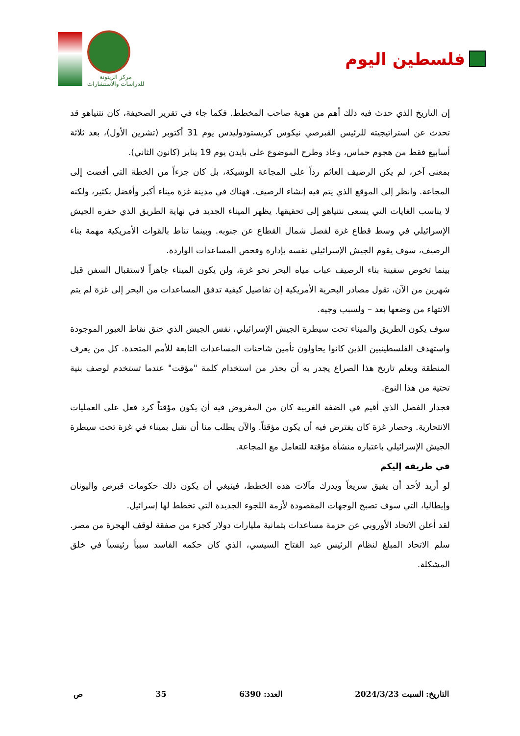مركز الزيتونة
للدراسات والاستشارات
فلسطين اليوم
إن التاريخ الذي حدث فيه ذلك أهم من هوية صاحب المخطط. فكما جاء في تقرير الصحيفة، كان نتنياهو قد تحدث عن استراتيجيته للرئيس القبرصي نيكوس كريستودوليدس يوم 31 أكتوبر (تشرين الأول)، بعد ثلاثة أسابيع فقط من هجوم حماس، وعاد وطرح الموضوع على بايدن يوم 19 يناير (كانون الثاني).
بمعنى آخر، لم يكن الرصيف العائم رداً على المجاعة الوشيكة، بل كان جزءاً من الخطة التي أفضت إلى المجاعة. وانظر إلى الموقع الذي يتم فيه إنشاء الرصيف. فهناك في مدينة غزة ميناء أكبر وأفضل بكثير، ولكنه لا يناسب الغايات التي يسعى نتنياهو إلى تحقيقها. يظهر الميناء الجديد في نهاية الطريق الذي حفره الجيش الإسرائيلي في وسط قطاع غزة لفصل شمال القطاع عن جنوبه. وبينما تناط بالقوات الأمريكية مهمة بناء الرصيف، سوف يقوم الجيش الإسرائيلي نفسه بإدارة وفحص المساعدات الواردة.
بينما تخوض سفينة بناء الرصيف عباب مياه البحر نحو غزة، ولن يكون الميناء جاهزاً لاستقبال السفن قبل شهرين من الآن، تقول مصادر البحرية الأمريكية إن تفاصيل كيفية تدفق المساعدات من البحر إلى غزة لم يتم الانتهاء من وضعها بعد – ولسبب وجيه.
سوف يكون الطريق والميناء تحت سيطرة الجيش الإسرائيلي، نفس الجيش الذي خنق نقاط العبور الموجودة واستهدف الفلسطينيين الذين كانوا يحاولون تأمين شاحنات المساعدات التابعة للأمم المتحدة. كل من يعرف المنطقة ويعلم تاريخ هذا الصراع يجدر به أن يحذر من استخدام كلمة "مؤقت" عندما تستخدم لوصف بنية تحتية من هذا النوع.
فجدار الفصل الذي أقيم في الضفة الغربية كان من المفروض فيه أن يكون مؤقتاً كرد فعل على العمليات الانتحارية. وحصار غزة كان يفترض فيه أن يكون مؤقتاً. والآن يطلب منا أن نقبل بميناء في غزة تحت سيطرة الجيش الإسرائيلي باعتباره منشأة مؤقتة للتعامل مع المجاعة.
في طريقه إليكم
لو أريد لأحد أن يفيق سريعاً ويدرك مآلات هذه الخطط، فينبغي أن يكون ذلك حكومات قبرص واليونان وإيطاليا، التي سوف تصبح الوجهات المقصودة لأزمة اللجوء الجديدة التي تخطط لها إسرائيل.
لقد أعلن الاتحاد الأوروبي عن حزمة مساعدات بثمانية مليارات دولار كجزء من صفقة لوقف الهجرة من مصر. سلم الاتحاد المبلغ لنظام الرئيس عبد الفتاح السيسي، الذي كان حكمه الفاسد سبباً رئيسياً في خلق المشكلة.
التاريخ: السبت 2024/3/23 العدد: 6390 35 ص